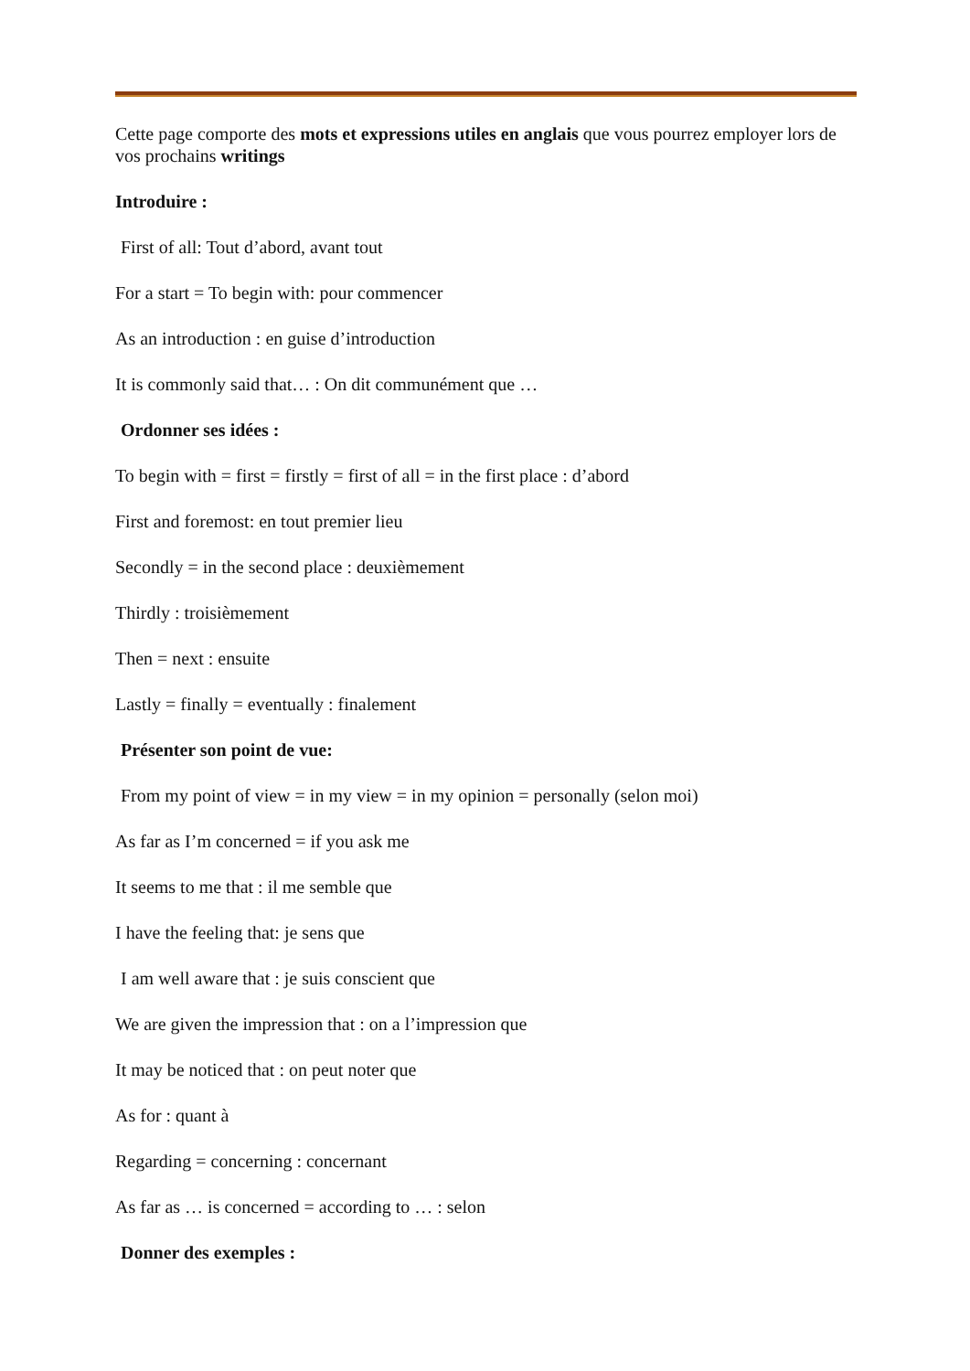Cette page comporte des mots et expressions utiles en anglais que vous pourrez employer lors de vos prochains writings
Introduire :
First of all: Tout d’abord, avant tout
For a start = To begin with: pour commencer
As an introduction : en guise d’introduction
It is commonly said that… : On dit communément que …
Ordonner ses idées :
To begin with = first = firstly = first of all = in the first place : d’abord
First and foremost: en tout premier lieu
Secondly = in the second place : deuxièmement
Thirdly : troisièmement
Then = next : ensuite
Lastly = finally = eventually : finalement
Présenter son point de vue:
From my point of view = in my view = in my opinion = personally (selon moi)
As far as I’m concerned = if you ask me
It seems to me that : il me semble que
I have the feeling that: je sens que
I am well aware that : je suis conscient que
We are given the impression that : on a l’impression que
It may be noticed that : on peut noter que
As for : quant à
Regarding = concerning : concernant
As far as … is concerned = according to … : selon
Donner des exemples :